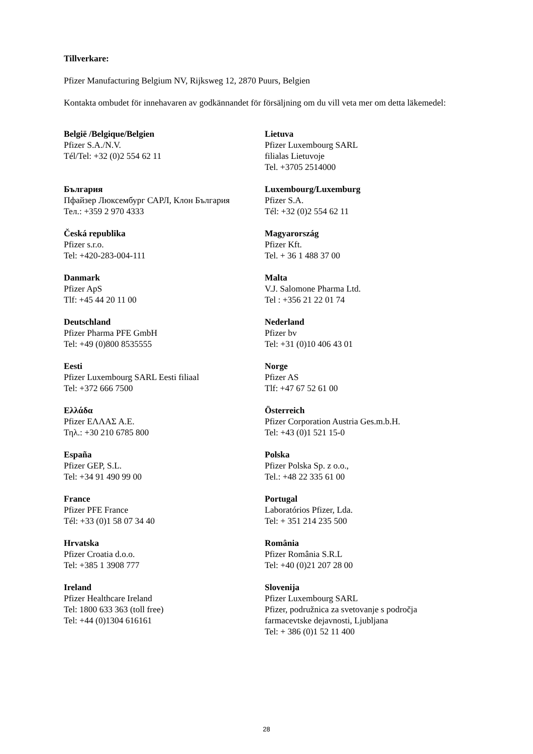Tillverkare:
Pfizer Manufacturing Belgium NV, Rijksweg 12, 2870 Puurs, Belgien
Kontakta ombudet för innehavaren av godkännandet för försäljning om du vill veta mer om detta läkemedel:
| België /Belgique/Belgien Pfizer S.A./N.V. Tél/Tel: +32 (0)2 554 62 11 | Lietuva Pfizer Luxembourg SARL filialas Lietuvoje Tel. +3705 2514000 |
| България Пфайзер Люксембург САРЛ, Клон България Тел.: +359 2 970 4333 | Luxembourg/Luxemburg Pfizer S.A. Tél: +32 (0)2 554 62 11 |
| Česká republika Pfizer s.r.o. Tel: +420-283-004-111 | Magyarország Pfizer Kft. Tel. + 36 1 488 37 00 |
| Danmark Pfizer ApS Tlf: +45 44 20 11 00 | Malta V.J. Salomone Pharma Ltd. Tel : +356 21 22 01 74 |
| Deutschland Pfizer Pharma PFE GmbH Tel: +49 (0)800 8535555 | Nederland Pfizer bv Tel: +31 (0)10 406 43 01 |
| Eesti Pfizer Luxembourg SARL Eesti filiaal Tel: +372 666 7500 | Norge Pfizer AS Tlf: +47 67 52 61 00 |
| Ελλάδα Pfizer ΕΛΛΑΣ Α.Ε. Τηλ.: +30 210 6785 800 | Österreich Pfizer Corporation Austria Ges.m.b.H. Tel: +43 (0)1 521 15-0 |
| España Pfizer GEP, S.L. Tel: +34 91 490 99 00 | Polska Pfizer Polska Sp. z o.o., Tel.: +48 22 335 61 00 |
| France Pfizer PFE France Tél: +33 (0)1 58 07 34 40 | Portugal Laboratórios Pfizer, Lda. Tel: + 351 214 235 500 |
| Hrvatska Pfizer Croatia d.o.o. Tel: +385 1 3908 777 | România Pfizer România S.R.L Tel: +40 (0)21 207 28 00 |
| Ireland Pfizer Healthcare Ireland Tel: 1800 633 363 (toll free) Tel: +44 (0)1304 616161 | Slovenija Pfizer Luxembourg SARL Pfizer, podružnica za svetovanje s področja farmacevtske dejavnosti, Ljubljana Tel: + 386 (0)1 52 11 400 |
28